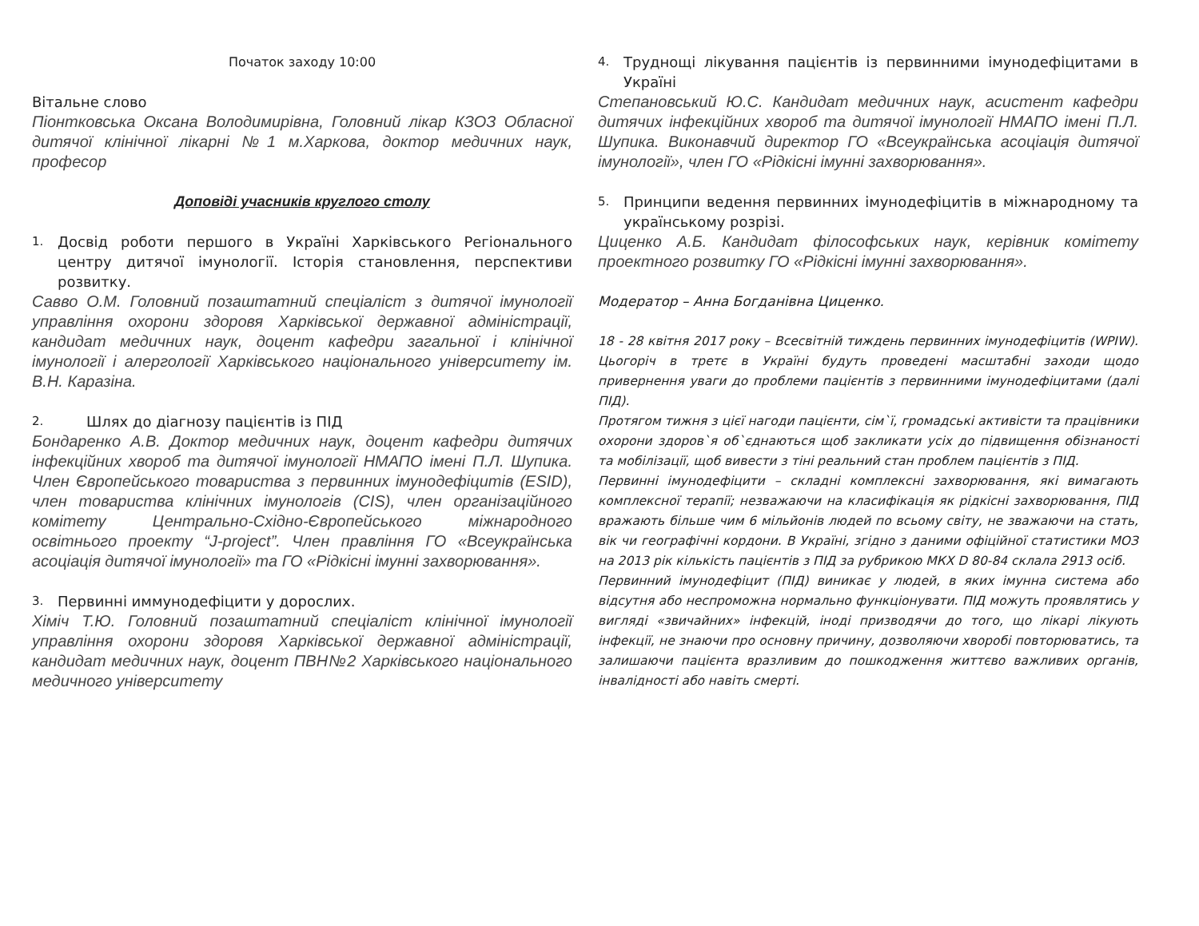Початок заходу 10:00
Вітальне слово
Піонтковська Оксана Володимирівна, Головний лікар КЗОЗ Обласної дитячої клінічної лікарні №1 м.Харкова, доктор медичних наук, професор
Доповіді учасників круглого столу
1. Досвід роботи першого в Україні Харківського Регіонального центру дитячої імунології. Історія становлення, перспективи розвитку.
Савво О.М. Головний позаштатний спеціаліст з дитячої імунології управління охорони здоровя Харківської державної адміністрації, кандидат медичних наук, доцент кафедри загальної і клінічної імунології і алергології Харківського національного університету ім. В.Н. Каразіна.
2. Шлях до діагнозу пацієнтів із ПІД
Бондаренко А.В. Доктор медичних наук, доцент кафедри дитячих інфекційних хвороб та дитячої імунології НМАПО імені П.Л. Шупика. Член Європейського товариства з первинних імунодефіцитів (ESID), член товариства клінічних імунологів (CIS), член організаційного комітету Центрально-Східно-Європейського міжнародного освітнього проекту “J-project”. Член правління ГО «Всеукраїнська асоціація дитячої імунології» та ГО «Рідкісні імунні захворювання».
3. Первинні иммунодефіцити у дорослих.
Хіміч Т.Ю. Головний позаштатний спеціаліст клінічної імунології управління охорони здоровя Харківської державної адміністрації, кандидат медичних наук, доцент ПВН№2 Харківського національного медичного університету
4. Труднощі лікування пацієнтів із первинними імунодефіцитами в Україні
Степановський Ю.С. Кандидат медичних наук, асистент кафедри дитячих інфекційних хвороб та дитячої імунології НМАПО імені П.Л. Шупика. Виконавчий директор ГО «Всеукраїнська асоціація дитячої імунології», член ГО «Рідкісні імунні захворювання».
5. Принципи ведення первинних імунодефіцитів в міжнародному та українському розрізі.
Циценко А.Б. Кандидат філософських наук, керівник комітету проектного розвитку ГО «Рідкісні імунні захворювання».
Модератор – Анна Богданівна Циценко.
18 - 28 квітня 2017 року – Всесвітній тиждень первинних імунодефіцитів (WPIW). Цьогоріч в третє в Україні будуть проведені масштабні заходи щодо привернення уваги до проблеми пацієнтів з первинними імунодефіцитами (далі ПІД).
Протягом тижня з цієї нагоди пацієнти, сім`ї, громадські активісти та працівники охорони здоров`я об`єднаються щоб закликати усіх до підвищення обізнаності та мобілізації, щоб вивести з тіні реальний стан проблем пацієнтів з ПІД.
Первинні імунодефіцити – складні комплексні захворювання, які вимагають комплексної терапії; незважаючи на класифікація як рідкісні захворювання, ПІД вражають більше чим 6 мільйонів людей по всьому світу, не зважаючи на стать, вік чи географічні кордони. В Україні, згідно з даними офіційної статистики МОЗ на 2013 рік кількість пацієнтів з ПІД за рубрикою МКХ D 80-84 склала 2913 осіб.
Первинний імунодефіцит (ПІД) виникає у людей, в яких імунна система або відсутня або неспроможна нормально функціонувати. ПІД можуть проявлятись у вигляді «звичайних» інфекцій, іноді призводячи до того, що лікарі лікують інфекції, не знаючи про основну причину, дозволяючи хворобі повторюватись, та залишаючи пацієнта вразливим до пошкодження життєво важливих органів, інвалідності або навіть смерті.